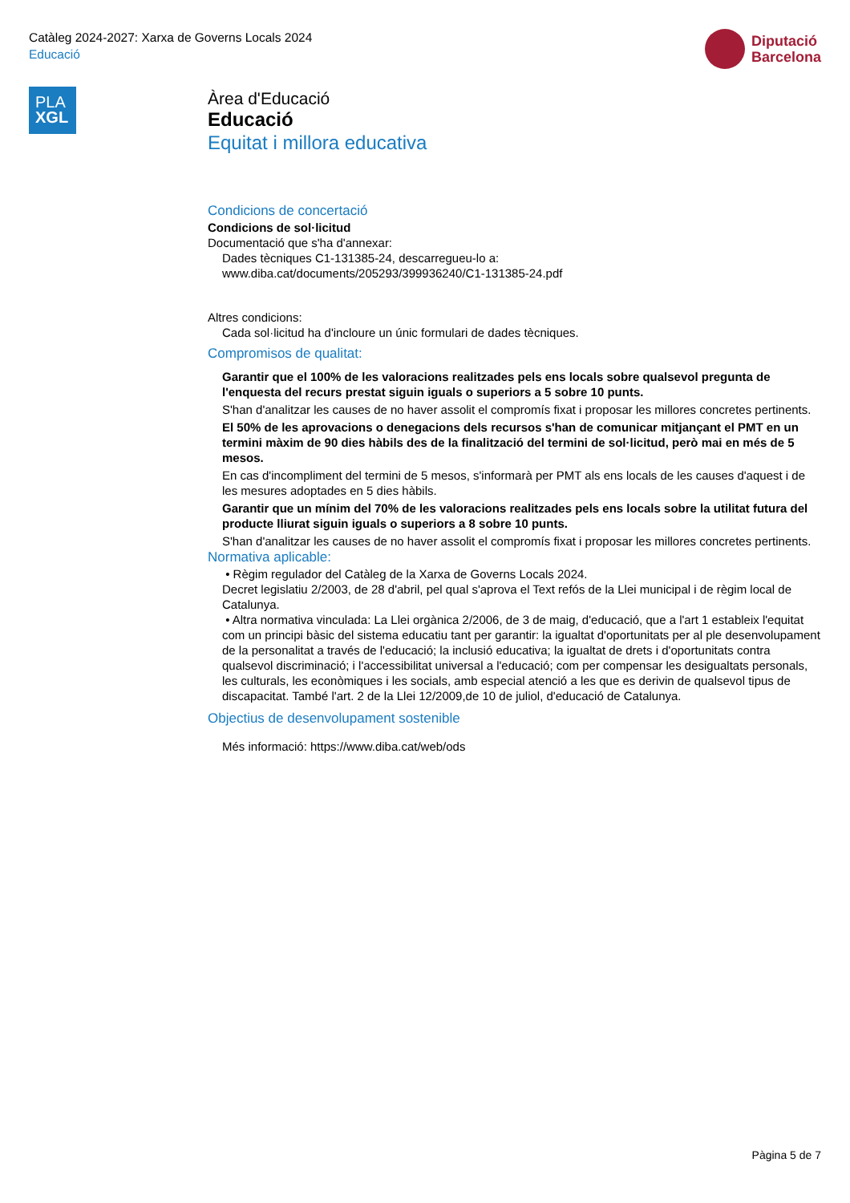Catàleg 2024-2027: Xarxa de Governs Locals 2024
Educació
Diputació
Barcelona
PLA
XGL
Àrea d'Educació
Educació
Equitat i millora educativa
Condicions de concertació
Condicions de sol·licitud
Documentació que s'ha d'annexar:
Dades tècniques C1-131385-24, descarregueu-lo a:
www.diba.cat/documents/205293/399936240/C1-131385-24.pdf
Altres condicions:
Cada sol·licitud ha d'incloure un únic formulari de dades tècniques.
Compromisos de qualitat:
Garantir que el 100% de les valoracions realitzades pels ens locals sobre qualsevol pregunta de l'enquesta del recurs prestat siguin iguals o superiors a 5 sobre 10 punts.
S'han d'analitzar les causes de no haver assolit el compromís fixat i proposar les millores concretes pertinents.
El 50% de les aprovacions o denegacions dels recursos s'han de comunicar mitjançant el PMT en un termini màxim de 90 dies hàbils des de la finalització del termini de sol·licitud, però mai en més de 5 mesos.
En cas d'incompliment del termini de 5 mesos, s'informarà per PMT als ens locals de les causes d'aquest i de les mesures adoptades en 5 dies hàbils.
Garantir que un mínim del 70% de les valoracions realitzades pels ens locals sobre la utilitat futura del producte lliurat siguin iguals o superiors a 8 sobre 10 punts.
S'han d'analitzar les causes de no haver assolit el compromís fixat i proposar les millores concretes pertinents.
Normativa aplicable:
• Règim regulador del Catàleg de la Xarxa de Governs Locals 2024.
Decret legislatiu 2/2003, de 28 d'abril, pel qual s'aprova el Text refós de la Llei municipal i de règim local de Catalunya.
• Altra normativa vinculada: La Llei orgànica 2/2006, de 3 de maig, d'educació, que a l'art 1 estableix l'equitat com un principi bàsic del sistema educatiu tant per garantir: la igualtat d'oportunitats per al ple desenvolupament de la personalitat a través de l'educació; la inclusió educativa; la igualtat de drets i d'oportunitats contra qualsevol discriminació; i l'accessibilitat universal a l'educació; com per compensar les desigualtats personals, les culturals, les econòmiques i les socials, amb especial atenció a les que es derivin de qualsevol tipus de discapacitat. També l'art. 2 de la Llei 12/2009,de 10 de juliol, d'educació de Catalunya.
Objectius de desenvolupament sostenible
Més informació: https://www.diba.cat/web/ods
Pàgina 5 de 7